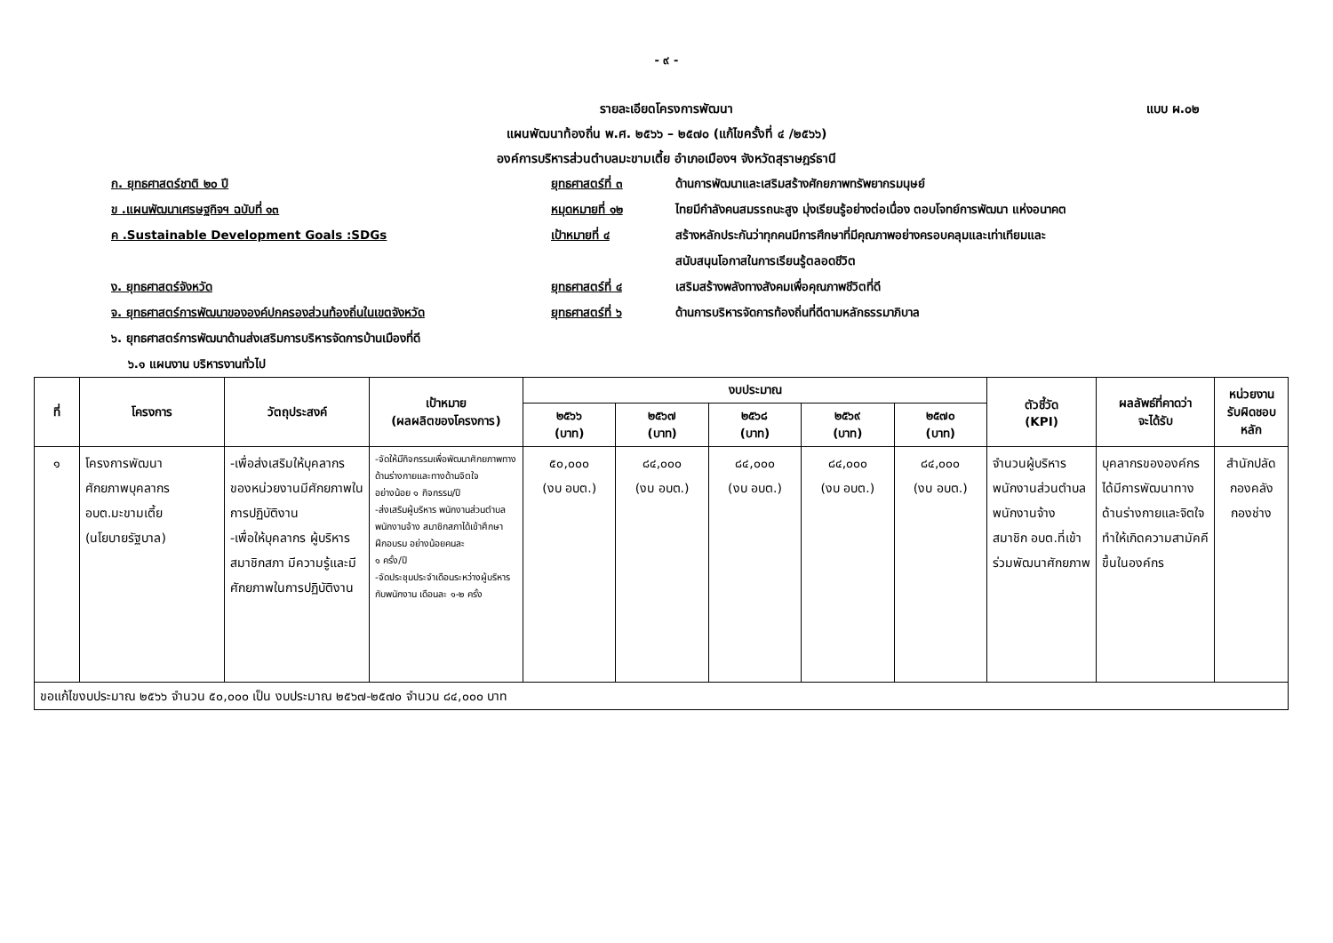- ๙ -
รายละเอียดโครงการพัฒนา แบบ ผ.๐๒
แผนพัฒนาท้องถิ่น พ.ศ. ๒๕๖๖ – ๒๕๗๐ (แก้ไขครั้งที่ ๔ /๒๕๖๖)
องค์การบริหารส่วนตำบลมะขามเตี้ย อำเภอเมืองฯ จังหวัดสุราษฎร์ธานี
ก. ยุทธศาสตร์ชาติ ๒๐ ปี ยุทธศาสตร์ที่ ๓ ด้านการพัฒนาและเสริมสร้างศักยภาพทรัพยากรมนุษย์
ข .แผนพัฒนาเศรษฐกิจฯ ฉบับที่ ๑๓ หมุดหมายที่ ๑๒ ไทยมีกำลังคนสมรรถนะสูง มุ่งเรียนรู้อย่างต่อเนื่อง ตอบโจทย์การพัฒนา แห่งอนาคต
ค .Sustainable Development Goals :SDGs เป้าหมายที่ ๔ สร้างหลักประกันว่าทุกคนมีการศึกษาที่มีคุณภาพอย่างครอบคลุมและเท่าเทียมและ
สนับสนุนโอกาสในการเรียนรู้ตลอดชีวิต
ง. ยุทธศาสตร์จังหวัด ยุทธศาสตร์ที่ ๔ เสริมสร้างพลังทางสังคมเพื่อคุณภาพชีวิตที่ดี
จ. ยุทธศาสตร์การพัฒนาขององค์ปกครองส่วนท้องถิ่นในเขตจังหวัด ยุทธศาสตร์ที่ ๖ ด้านการบริหารจัดการท้องถิ่นที่ดีตามหลักธรรมาภิบาล
๖. ยุทธศาสตร์การพัฒนาด้านส่งเสริมการบริหารจัดการบ้านเมืองที่ดี
๖.๑ แผนงาน บริหารงานทั่วไป
| ที่ | โครงการ | วัตถุประสงค์ | เป้าหมาย (ผลผลิตของโครงการ) | งบประมาณ | | | | | ตัวชี้วัด (KPI) | ผลลัพธ์ที่คาดว่า จะได้รับ | หน่วยงาน รับผิดชอบ หลัก |
| --- | --- | --- | --- | --- | --- | --- | --- | --- | --- | --- | --- |
| | | | | ๒๕๖๖ (บาท) | ๒๕๖๗ (บาท) | ๒๕๖๘ (บาท) | ๒๕๖๙ (บาท) | ๒๕๗๐ (บาท) | | | |
| ๑ | โครงการพัฒนา ศักยภาพบุคลากร อบต.มะขามเตี้ย (นโยบายรัฐบาล) | -เพื่อส่งเสริมให้บุคลากรของหน่วยงานมีศักยภาพในการปฏิบัติงาน -เพื่อให้บุคลากร ผู้บริหารสมาชิกสภา มีความรู้และมีศักยภาพในการปฏิบัติงาน | -จัดให้มีกิจกรรมเพื่อพัฒนาศักยภาพทางด้านร่างกายและทางด้านจิตใจ อย่างน้อย ๑ กิจกรรม/ปี -ส่งเสริมผู้บริหาร พนักงานส่วนตำบล พนักงานจ้าง สมาชิกสภาได้เข้าศึกษา ฝึกอบรม อย่างน้อยคนละ ๑ ครั้ง/ปี -จัดประชุมประจำเดือนระหว่างผู้บริหารกับพนักงาน เดือนละ ๑-๒ ครั้ง | ๕๐,๐๐๐ (งบ อบต.) | ๘๔,๐๐๐ (งบ อบต.) | ๘๔,๐๐๐ (งบ อบต.) | ๘๔,๐๐๐ (งบ อบต.) | ๘๔,๐๐๐ (งบ อบต.) | จำนวนผู้บริหาร พนักงานส่วนตำบล พนักงานจ้าง สมาชิก อบต.ที่เข้าร่วมพัฒนาศักยภาพ | บุคลากรขององค์กรได้มีการพัฒนาทางด้านร่างกายและจิตใจ ทำให้เกิดความสามัคคีขึ้นในองค์กร | สำนักปลัด กองคลัง กองช่าง |
| ขอแก้ไขงบประมาณ ๒๕๖๖ จำนวน ๕๐,๐๐๐ เป็น งบประมาณ ๒๕๖๗-๒๕๗๐ จำนวน ๘๔,๐๐๐ บาท | | | | | | | | | | | |